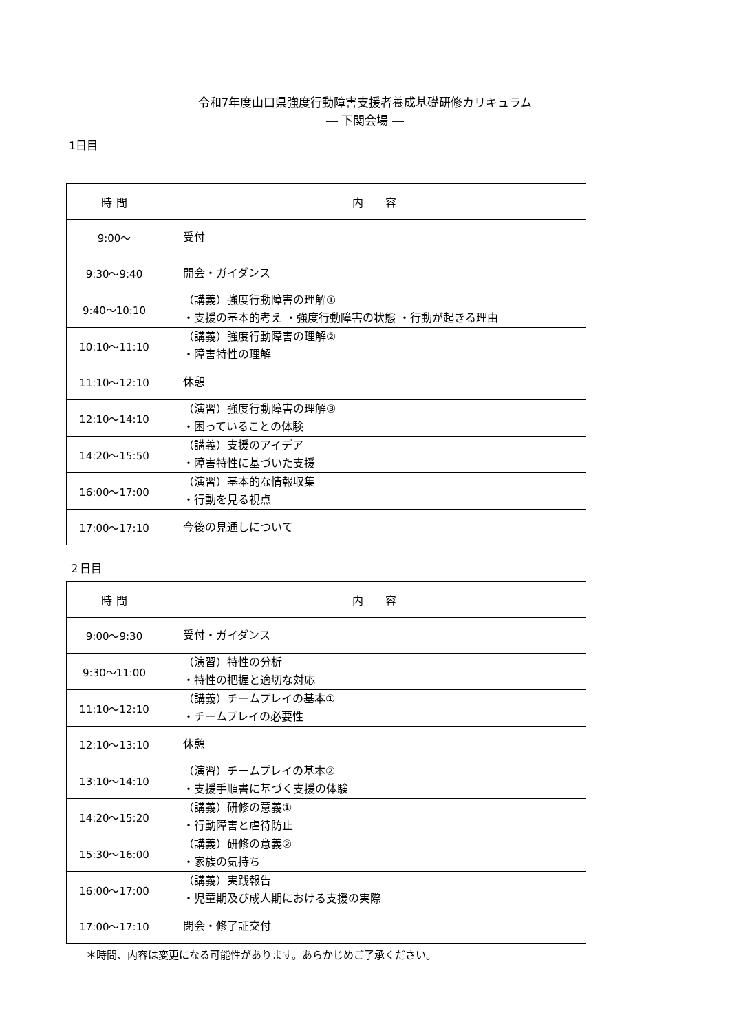令和7年度山口県強度行動障害支援者養成基礎研修カリキュラム
― 下関会場 ―
1日目
| 時 間 | 内 容 |
| --- | --- |
| 9:00～ | 受付 |
| 9:30～9:40 | 開会・ガイダンス |
| 9:40～10:10 | （講義）強度行動障害の理解① ・支援の基本的考え ・強度行動障害の状態 ・行動が起きる理由 |
| 10:10～11:10 | （講義）強度行動障害の理解② ・障害特性の理解 |
| 11:10～12:10 | 休憩 |
| 12:10～14:10 | （演習）強度行動障害の理解③ ・困っていることの体験 |
| 14:20～15:50 | （講義）支援のアイデア ・障害特性に基づいた支援 |
| 16:00～17:00 | （演習）基本的な情報収集 ・行動を見る視点 |
| 17:00～17:10 | 今後の見通しについて |
２日目
| 時 間 | 内 容 |
| --- | --- |
| 9:00～9:30 | 受付・ガイダンス |
| 9:30～11:00 | （演習）特性の分析 ・特性の把握と適切な対応 |
| 11:10～12:10 | （講義）チームプレイの基本① ・チームプレイの必要性 |
| 12:10～13:10 | 休憩 |
| 13:10～14:10 | （演習）チームプレイの基本② ・支援手順書に基づく支援の体験 |
| 14:20～15:20 | （講義）研修の意義① ・行動障害と虐待防止 |
| 15:30～16:00 | （講義）研修の意義② ・家族の気持ち |
| 16:00～17:00 | （講義）実践報告 ・児童期及び成人期における支援の実際 |
| 17:00～17:10 | 閉会・修了証交付 |
＊時間、内容は変更になる可能性があります。あらかじめご了承ください。